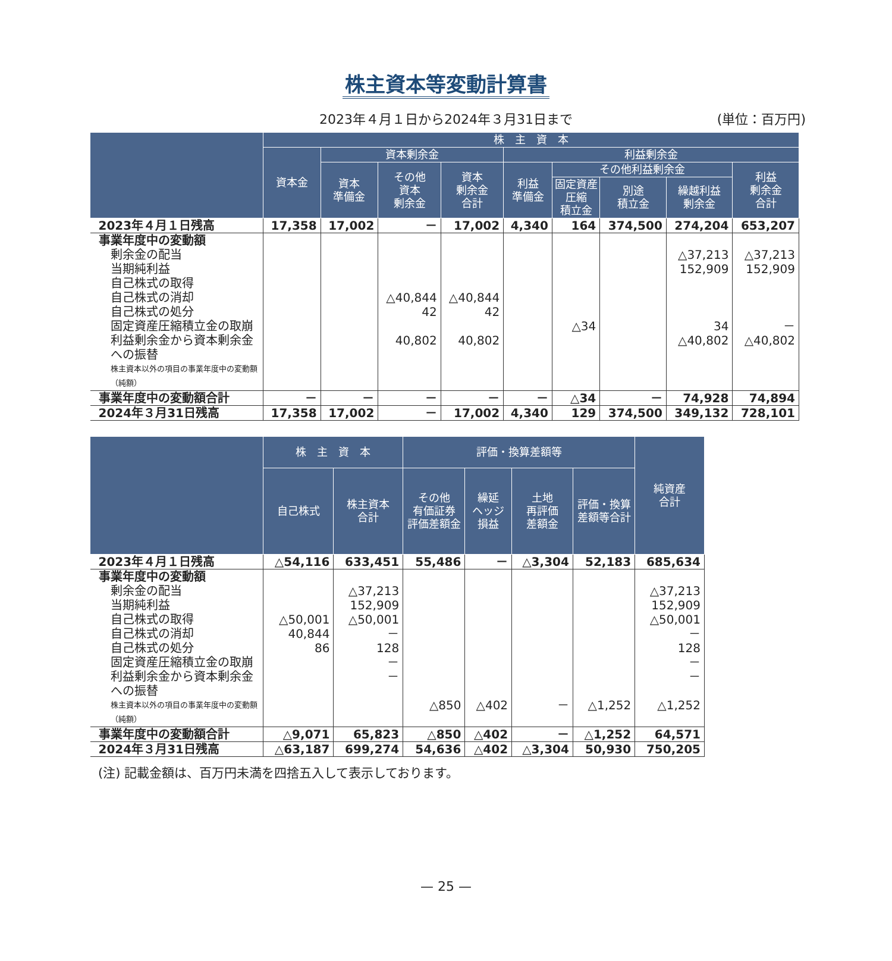株主資本等変動計算書
2023年４月１日から2024年３月31日まで (単位：百万円)
| | 株 主 資 本 | | | | | | | | |
| --- | --- | --- | --- | --- | --- | --- | --- | --- | --- |
| | 資本金 | 資本剰余金 | | | 利益剰余金 | | | | |
| | | 資本 準備金 | その他 資本 剰余金 | 資本 剰余金 合計 | 利益 準備金 | その他利益剰余金 | | | 利益 剰余金 合計 |
| | | | | | | 固定資産 圧縮 積立金 | 別途 積立金 | 繰越利益 剰余金 | |
| 2023年４月１日残高 | 17,358 | 17,002 | － | 17,002 | 4,340 | 164 | 374,500 | 274,204 | 653,207 |
| 事業年度中の変動額 | | | | | | | | | |
| 剰余金の配当 | | | | | | | | △37,213 | △37,213 |
| 当期純利益 | | | | | | | | 152,909 | 152,909 |
| 自己株式の取得 | | | | | | | | | |
| 自己株式の消却 | | | △40,844 | △40,844 | | | | | |
| 自己株式の処分 | | | 42 | 42 | | | | | |
| 固定資産圧縮積立金の取崩 | | | | | | △34 | | 34 | － |
| 利益剰余金から資本剰余金 への振替 | | | 40,802 | 40,802 | | | | △40,802 | △40,802 |
| 株主資本以外の項目の事業年度中の変動額（純額） | | | | | | | | | |
| 事業年度中の変動額合計 | － | － | － | － | － | △34 | － | 74,928 | 74,894 |
| 2024年３月31日残高 | 17,358 | 17,002 | － | 17,002 | 4,340 | 129 | 374,500 | 349,132 | 728,101 |
| | 株 主 資 本 | | 評価・換算差額等 | | | | 純資産 合計 |
| --- | --- | --- | --- | --- | --- | --- | --- |
| | 自己株式 | 株主資本 合計 | その他 有価証券 評価差額金 | 繰延 ヘッジ 損益 | 土地 再評価 差額金 | 評価・換算 差額等合計 | |
| 2023年４月１日残高 | △54,116 | 633,451 | 55,486 | － | △3,304 | 52,183 | 685,634 |
| 事業年度中の変動額 | | | | | | | |
| 剰余金の配当 | | △37,213 | | | | | △37,213 |
| 当期純利益 | | 152,909 | | | | | 152,909 |
| 自己株式の取得 | △50,001 | △50,001 | | | | | △50,001 |
| 自己株式の消却 | 40,844 | － | | | | | － |
| 自己株式の処分 | 86 | 128 | | | | | 128 |
| 固定資産圧縮積立金の取崩 | | － | | | | | － |
| 利益剰余金から資本剰余金 への振替 | | － | | | | | － |
| 株主資本以外の項目の事業年度中の変動額（純額） | | | △850 | △402 | － | △1,252 | △1,252 |
| 事業年度中の変動額合計 | △9,071 | 65,823 | △850 | △402 | － | △1,252 | 64,571 |
| 2024年３月31日残高 | △63,187 | 699,274 | 54,636 | △402 | △3,304 | 50,930 | 750,205 |
(注) 記載金額は、百万円未満を四捨五入して表示しております。
— 25 —